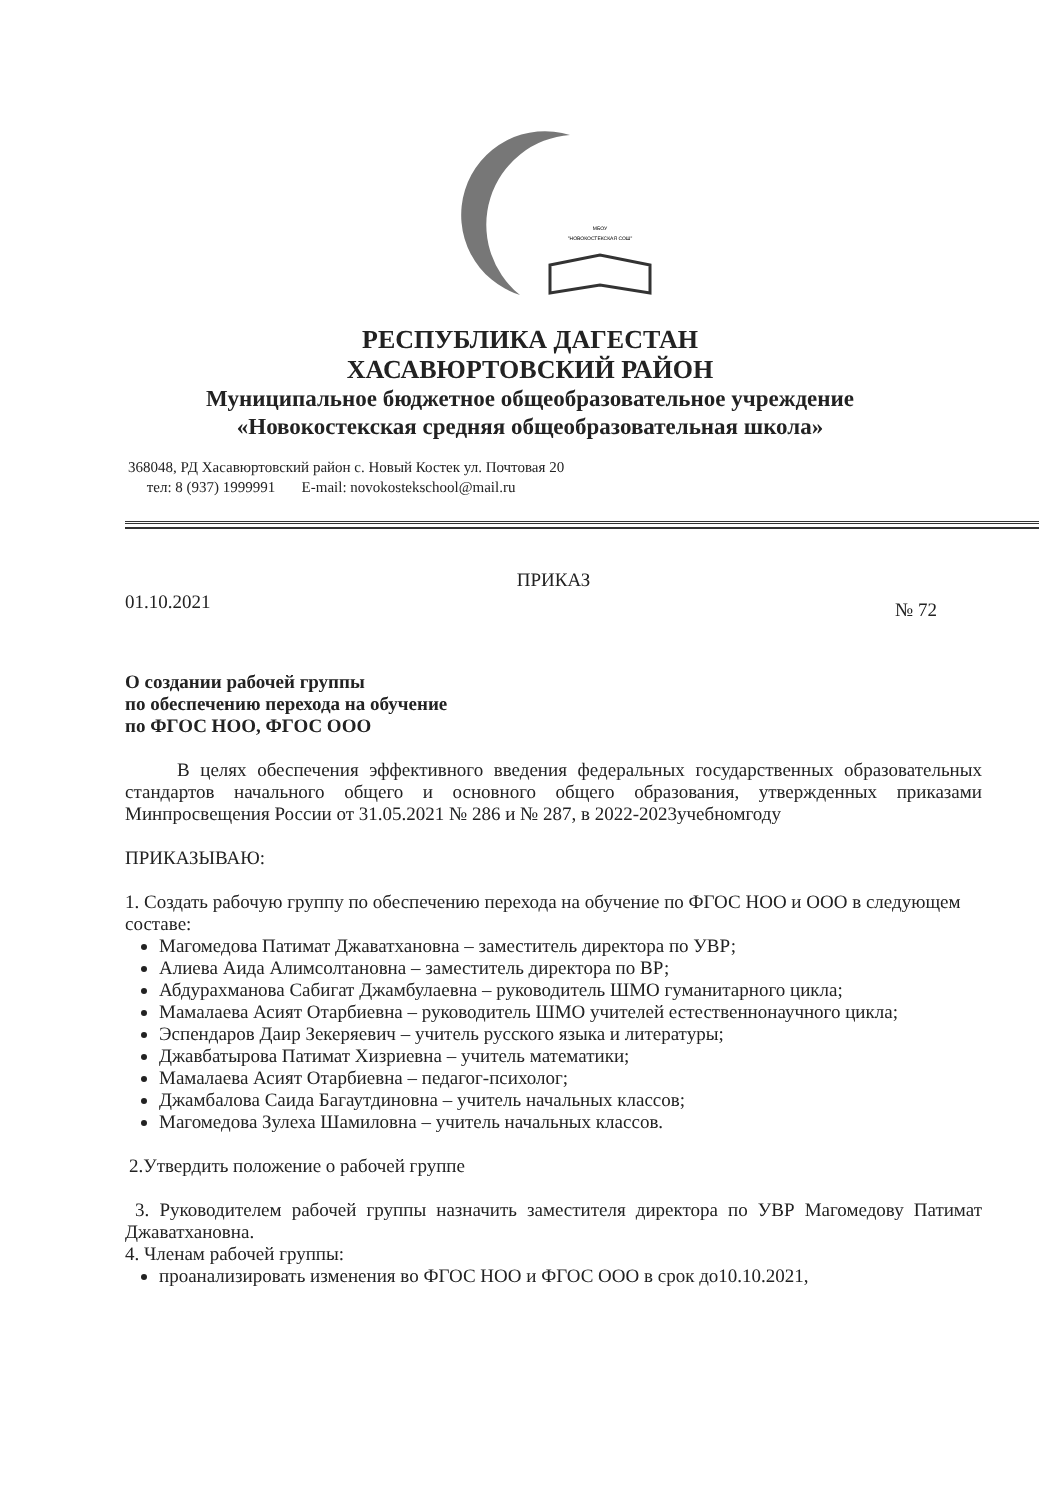МБОУ
"НОВОКОСТЕКСКАЯ СОШ"
РЕСПУБЛИКА ДАГЕСТАН
ХАСАВЮРТОВСКИЙ РАЙОН
Муниципальное бюджетное общеобразовательное учреждение
«Новокостекская средняя общеобразовательная школа»
368048, РД Хасавюртовский район с. Новый Костек ул. Почтовая 20
тел: 8 (937) 1999991 E-mail: novokostekschool@mail.ru
ПРИКАЗ
01.10.2021 № 72
О создании рабочей группы
по обеспечению перехода на обучение
по ФГОС НОО, ФГОС ООО
В целях обеспечения эффективного введения федеральных государственных образовательных стандартов начального общего и основного общего образования, утвержденных приказами Минпросвещения России от 31.05.2021 № 286 и № 287, в 2022-2023учебномгоду
ПРИКАЗЫВАЮ:
1. Создать рабочую группу по обеспечению перехода на обучение по ФГОС НОО и ООО в следующем составе:
Магомедова Патимат Джаватхановна – заместитель директора по УВР;
Алиева Аида Алимсолтановна – заместитель директора по ВР;
Абдурахманова Сабигат Джамбулаевна – руководитель ШМО гуманитарного цикла;
Мамалаева Асият Отарбиевна – руководитель ШМО учителей естественнонаучного цикла;
Эспендаров Даир Зекеряевич – учитель русского языка и литературы;
Джавбатырова Патимат Хизриевна – учитель математики;
Мамалаева Асият Отарбиевна – педагог-психолог;
Джамбалова Саида Багаутдиновна – учитель начальных классов;
Магомедова Зулеха Шамиловна – учитель начальных классов.
2.Утвердить положение о рабочей группе
3. Руководителем рабочей группы назначить заместителя директора по УВР Магомедову Патимат Джаватхановна.
4. Членам рабочей группы:
проанализировать изменения во ФГОС НОО и ФГОС ООО в срок до10.10.2021,